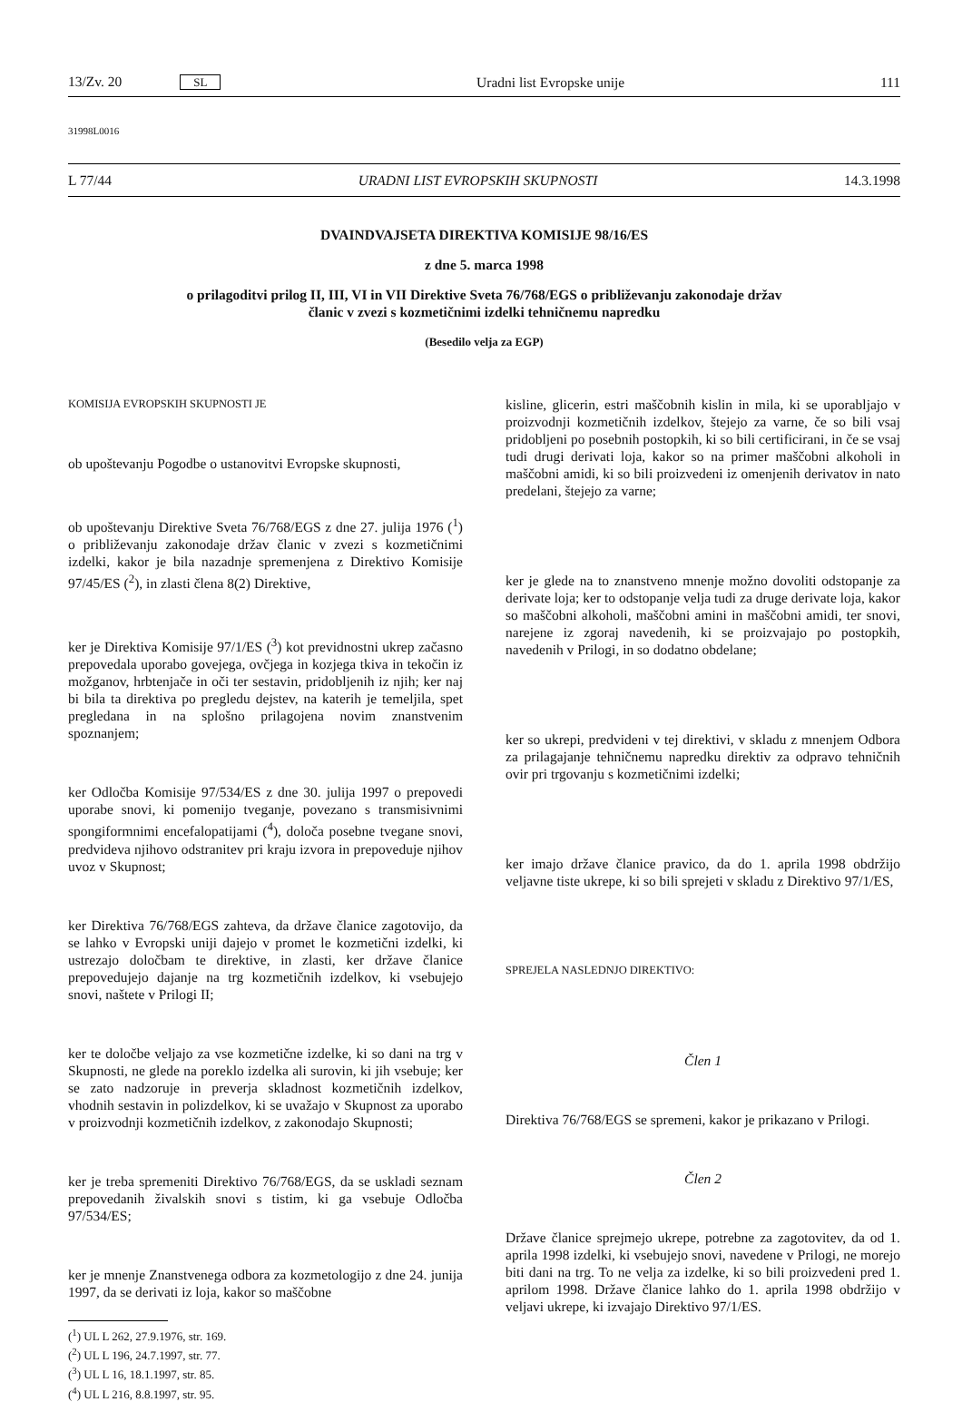13/Zv. 20 SL Uradni list Evropske unije 111
31998L0016
L 77/44 URADNI LIST EVROPSKIH SKUPNOSTI 14.3.1998
DVAINDVAJSETA DIREKTIVA KOMISIJE 98/16/ES
z dne 5. marca 1998
o prilagoditvi prilog II, III, VI in VII Direktive Sveta 76/768/EGS o približevanju zakonodaje držav
članic v zvezi s kozmetičnimi izdelki tehničnemu napredku
(Besedilo velja za EGP)
KOMISIJA EVROPSKIH SKUPNOSTI JE
ob upoštevanju Pogodbe o ustanovitvi Evropske skupnosti,
ob upoštevanju Direktive Sveta 76/768/EGS z dne 27. julija 1976 (<sup>1</sup>) o približevanju zakonodaje držav članic v zvezi s kozmetičnimi izdelki, kakor je bila nazadnje spremenjena z Direktivo Komisije 97/45/ES (<sup>2</sup>), in zlasti člena 8(2) Direktive,
ker je Direktiva Komisije 97/1/ES (<sup>3</sup>) kot previdnostni ukrep začasno prepovedala uporabo govejega, ovčjega in kozjega tkiva in tekočin iz možganov, hrbtenjače in oči ter sestavin, pridobljenih iz njih; ker naj bi bila ta direktiva po pregledu dejstev, na katerih je temeljila, spet pregledana in na splošno prilagojena novim znanstvenim spoznanjem;
ker Odločba Komisije 97/534/ES z dne 30. julija 1997 o prepovedi uporabe snovi, ki pomenijo tveganje, povezano s transmisivnimi spongiformnimi encefalopatijami (<sup>4</sup>), določa posebne tvegane snovi, predvideva njihovo odstranitev pri kraju izvora in prepoveduje njihov uvoz v Skupnost;
ker Direktiva 76/768/EGS zahteva, da države članice zagotovijo, da se lahko v Evropski uniji dajejo v promet le kozmetični izdelki, ki ustrezajo določbam te direktive, in zlasti, ker države članice prepovedujejo dajanje na trg kozmetičnih izdelkov, ki vsebujejo snovi, naštete v Prilogi II;
ker te določbe veljajo za vse kozmetične izdelke, ki so dani na trg v Skupnosti, ne glede na poreklo izdelka ali surovin, ki jih vsebuje; ker se zato nadzoruje in preverja skladnost kozmetičnih izdelkov, vhodnih sestavin in polizdelkov, ki se uvažajo v Skupnost za uporabo v proizvodnji kozmetičnih izdelkov, z zakonodajo Skupnosti;
ker je treba spremeniti Direktivo 76/768/EGS, da se uskladi seznam prepovedanih živalskih snovi s tistim, ki ga vsebuje Odločba 97/534/ES;
ker je mnenje Znanstvenega odbora za kozmetologijo z dne 24. junija 1997, da se derivati iz loja, kakor so maščobne
(<sup>1</sup>) UL L 262, 27.9.1976, str. 169.
(<sup>2</sup>) UL L 196, 24.7.1997, str. 77.
(<sup>3</sup>) UL L 16, 18.1.1997, str. 85.
(<sup>4</sup>) UL L 216, 8.8.1997, str. 95.
kisline, glicerin, estri maščobnih kislin in mila, ki se uporabljajo v proizvodnji kozmetičnih izdelkov, štejejo za varne, če so bili vsaj pridobljeni po posebnih postopkih, ki so bili certificirani, in če se vsaj tudi drugi derivati loja, kakor so na primer maščobni alkoholi in maščobni amidi, ki so bili proizvedeni iz omenjenih derivatov in nato predelani, štejejo za varne;
ker je glede na to znanstveno mnenje možno dovoliti odstopanje za derivate loja; ker to odstopanje velja tudi za druge derivate loja, kakor so maščobni alkoholi, maščobni amini in maščobni amidi, ter snovi, narejene iz zgoraj navedenih, ki se proizvajajo po postopkih, navedenih v Prilogi, in so dodatno obdelane;
ker so ukrepi, predvideni v tej direktivi, v skladu z mnenjem Odbora za prilagajanje tehničnemu napredku direktiv za odpravo tehničnih ovir pri trgovanju s kozmetičnimi izdelki;
ker imajo države članice pravico, da do 1. aprila 1998 obdržijo veljavne tiste ukrepe, ki so bili sprejeti v skladu z Direktivo 97/1/ES,
SPREJELA NASLEDNJO DIREKTIVO:
Člen 1
Direktiva 76/768/EGS se spremeni, kakor je prikazano v Prilogi.
Člen 2
Države članice sprejmejo ukrepe, potrebne za zagotovitev, da od 1. aprila 1998 izdelki, ki vsebujejo snovi, navedene v Prilogi, ne morejo biti dani na trg. To ne velja za izdelke, ki so bili proizvedeni pred 1. aprilom 1998. Države članice lahko do 1. aprila 1998 obdržijo v veljavi ukrepe, ki izvajajo Direktivo 97/1/ES.